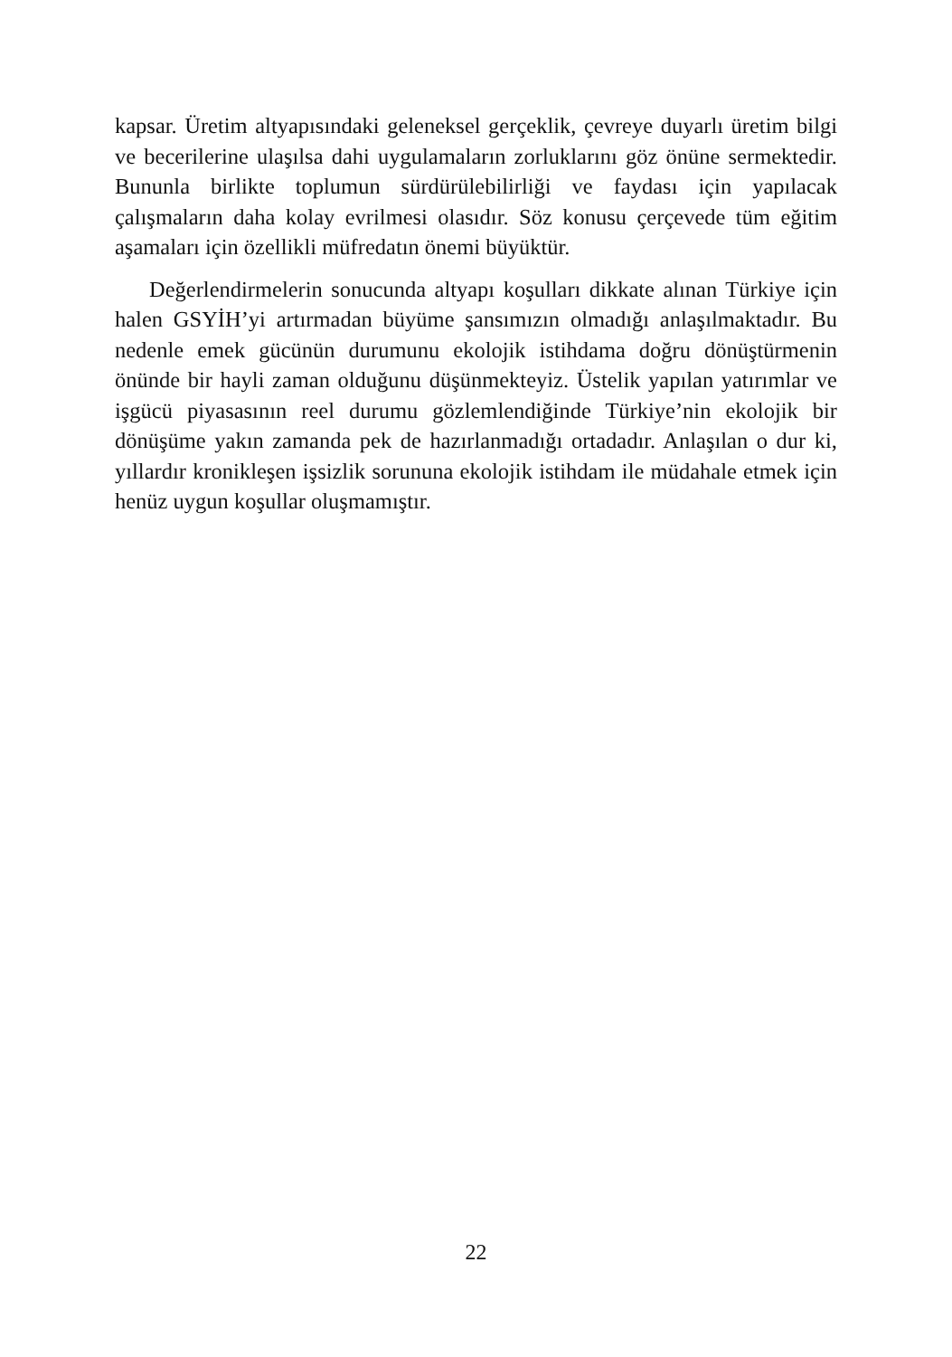kapsar. Üretim altyapısındaki geleneksel gerçeklik, çevreye duyarlı üretim bilgi ve becerilerine ulaşılsa dahi uygulamaların zorluklarını göz önüne sermektedir. Bununla birlikte toplumun sürdürülebilirliği ve faydası için yapılacak çalışmaların daha kolay evrilmesi olasıdır. Söz konusu çerçevede tüm eğitim aşamaları için özellikli müfredatın önemi büyüktür.
Değerlendirmelerin sonucunda altyapı koşulları dikkate alınan Türkiye için halen GSYİH’yi artırmadan büyüme şansımızın olmadığı anlaşılmaktadır. Bu nedenle emek gücünün durumunu ekolojik istihdama doğru dönüştürmenin önünde bir hayli zaman olduğunu düşünmekteyiz. Üstelik yapılan yatırımlar ve işgücü piyasasının reel durumu gözlemlendiğinde Türkiye’nin ekolojik bir dönüşüme yakın zamanda pek de hazırlanmadığı ortadadır. Anlaşılan o dur ki, yıllardır kronikleşen işsizlik sorununa ekolojik istihdam ile müdahale etmek için henüz uygun koşullar oluşmamıştır.
22